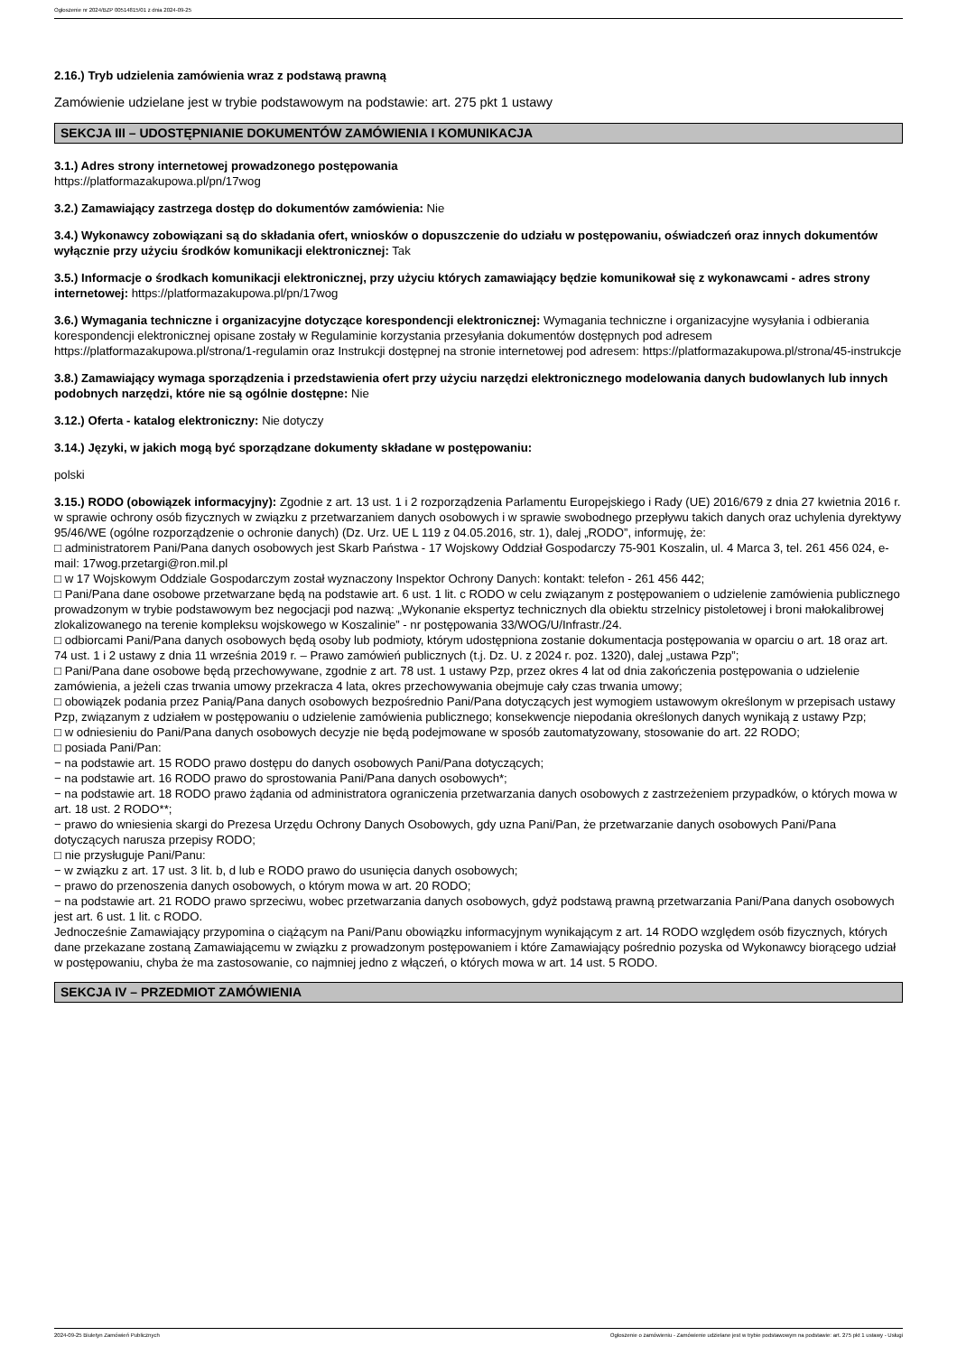Ogłoszenie nr 2024/BZP 00514815/01 z dnia 2024-09-25
2.16.) Tryb udzielenia zamówienia wraz z podstawą prawną
Zamówienie udzielane jest w trybie podstawowym na podstawie: art. 275 pkt 1 ustawy
SEKCJA III – UDOSTĘPNIANIE DOKUMENTÓW ZAMÓWIENIA I KOMUNIKACJA
3.1.) Adres strony internetowej prowadzonego postępowania
https://platformazakupowa.pl/pn/17wog
3.2.) Zamawiający zastrzega dostęp do dokumentów zamówienia: Nie
3.4.) Wykonawcy zobowiązani są do składania ofert, wniosków o dopuszczenie do udziału w postępowaniu, oświadczeń oraz innych dokumentów wyłącznie przy użyciu środków komunikacji elektronicznej: Tak
3.5.) Informacje o środkach komunikacji elektronicznej, przy użyciu których zamawiający będzie komunikował się z wykonawcami - adres strony internetowej: https://platformazakupowa.pl/pn/17wog
3.6.) Wymagania techniczne i organizacyjne dotyczące korespondencji elektronicznej: Wymagania techniczne i organizacyjne wysyłania i odbierania korespondencji elektronicznej opisane zostały w Regulaminie korzystania przesyłania dokumentów dostępnych pod adresem https://platformazakupowa.pl/strona/1-regulamin oraz Instrukcji dostępnej na stronie internetowej pod adresem: https://platformazakupowa.pl/strona/45-instrukcje
3.8.) Zamawiający wymaga sporządzenia i przedstawienia ofert przy użyciu narzędzi elektronicznego modelowania danych budowlanych lub innych podobnych narzędzi, które nie są ogólnie dostępne: Nie
3.12.) Oferta - katalog elektroniczny: Nie dotyczy
3.14.) Języki, w jakich mogą być sporządzane dokumenty składane w postępowaniu:
polski
3.15.) RODO (obowiązek informacyjny): Zgodnie z art. 13 ust. 1 i 2 rozporządzenia Parlamentu Europejskiego i Rady (UE) 2016/679 z dnia 27 kwietnia 2016 r. w sprawie ochrony osób fizycznych w związku z przetwarzaniem danych osobowych i w sprawie swobodnego przepływu takich danych oraz uchylenia dyrektywy 95/46/WE (ogólne rozporządzenie o ochronie danych) (Dz. Urz. UE L 119 z 04.05.2016, str. 1), dalej „RODO”, informuję, że:
□ administratorem Pani/Pana danych osobowych jest Skarb Państwa - 17 Wojskowy Oddział Gospodarczy 75-901 Koszalin, ul. 4 Marca 3, tel. 261 456 024, e-mail: 17wog.przetargi@ron.mil.pl
□ w 17 Wojskowym Oddziale Gospodarczym został wyznaczony Inspektor Ochrony Danych: kontakt: telefon - 261 456 442;
□ Pani/Pana dane osobowe przetwarzane będą na podstawie art. 6 ust. 1 lit. c RODO w celu związanym z postępowaniem o udzielenie zamówienia publicznego prowadzonym w trybie podstawowym bez negocjacji pod nazwą: „Wykonanie ekspertyz technicznych dla obiektu strzelnicy pistoletowej i broni małokalibrowej zlokalizowanego na terenie kompleksu wojskowego w Koszalinie” - nr postępowania 33/WOG/U/Infrastr./24.
□ odbiorcami Pani/Pana danych osobowych będą osoby lub podmioty, którym udostępniona zostanie dokumentacja postępowania w oparciu o art. 18 oraz art. 74 ust. 1 i 2 ustawy z dnia 11 września 2019 r. – Prawo zamówień publicznych (t.j. Dz. U. z 2024 r. poz. 1320), dalej „ustawa Pzp”;
□ Pani/Pana dane osobowe będą przechowywane, zgodnie z art. 78 ust. 1 ustawy Pzp, przez okres 4 lat od dnia zakończenia postępowania o udzielenie zamówienia, a jeżeli czas trwania umowy przekracza 4 lata, okres przechowywania obejmuje cały czas trwania umowy;
□ obowiązek podania przez Panią/Pana danych osobowych bezpośrednio Pani/Pana dotyczących jest wymogiem ustawowym określonym w przepisach ustawy Pzp, związanym z udziałem w postępowaniu o udzielenie zamówienia publicznego; konsekwencje niepodania określonych danych wynikają z ustawy Pzp;
□ w odniesieniu do Pani/Pana danych osobowych decyzje nie będą podejmowane w sposób zautomatyzowany, stosowanie do art. 22 RODO;
□ posiada Pani/Pan:
− na podstawie art. 15 RODO prawo dostępu do danych osobowych Pani/Pana dotyczących;
− na podstawie art. 16 RODO prawo do sprostowania Pani/Pana danych osobowych*;
− na podstawie art. 18 RODO prawo żądania od administratora ograniczenia przetwarzania danych osobowych z zastrzeżeniem przypadków, o których mowa w art. 18 ust. 2 RODO**;
− prawo do wniesienia skargi do Prezesa Urzędu Ochrony Danych Osobowych, gdy uzna Pani/Pan, że przetwarzanie danych osobowych Pani/Pana dotyczących narusza przepisy RODO;
□ nie przysługuje Pani/Panu:
− w związku z art. 17 ust. 3 lit. b, d lub e RODO prawo do usunięcia danych osobowych;
− prawo do przenoszenia danych osobowych, o którym mowa w art. 20 RODO;
− na podstawie art. 21 RODO prawo sprzeciwu, wobec przetwarzania danych osobowych, gdyż podstawą prawną przetwarzania Pani/Pana danych osobowych jest art. 6 ust. 1 lit. c RODO.
Jednocześnie Zamawiający przypomina o ciążącym na Pani/Panu obowiązku informacyjnym wynikającym z art. 14 RODO względem osób fizycznych, których dane przekazane zostaną Zamawiającemu w związku z prowadzonym postępowaniem i które Zamawiający pośrednio pozyska od Wykonawcy biorącego udział w postępowaniu, chyba że ma zastosowanie, co najmniej jedno z włączeń, o których mowa w art. 14 ust. 5 RODO.
SEKCJA IV – PRZEDMIOT ZAMÓWIENIA
2024-09-25 Biuletyn Zamówień Publicznych Ogłoszenie o zamówieniu - Zamówienie udzielane jest w trybie podstawowym na podstawie: art. 275 pkt 1 ustawy - Usługi